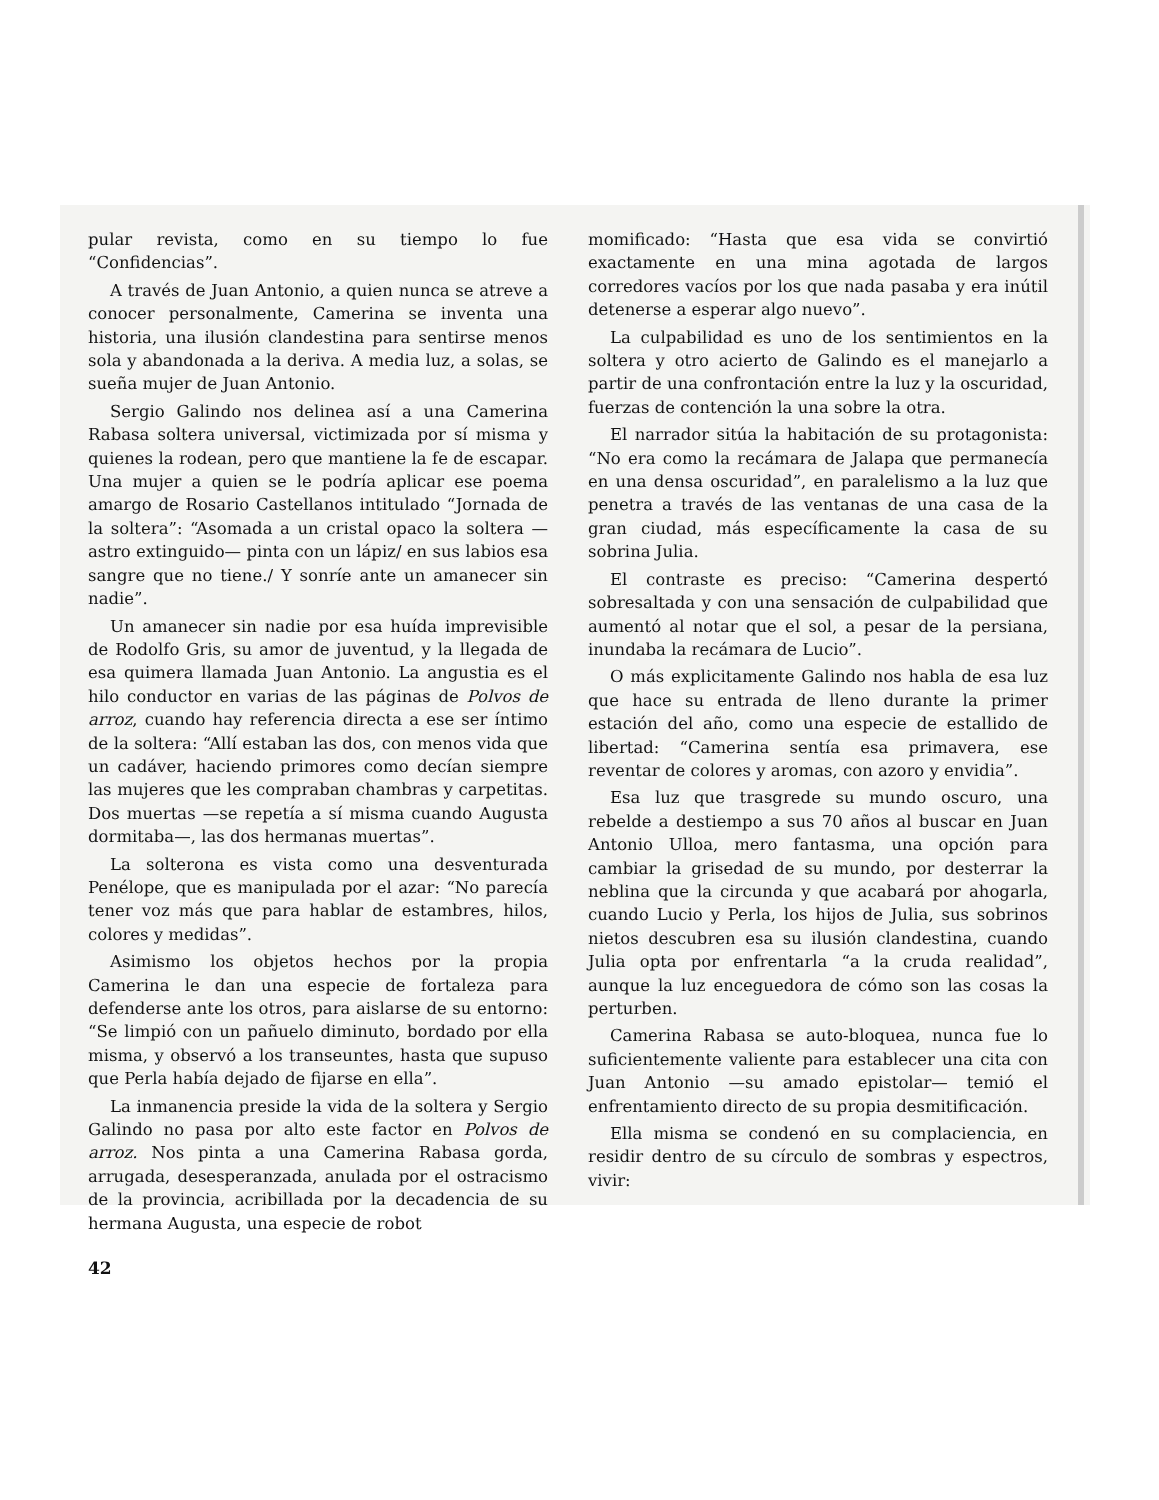pular revista, como en su tiempo lo fue “Confidencias”.
A través de Juan Antonio, a quien nunca se atreve a conocer personalmente, Camerina se inventa una historia, una ilusión clandestina para sentirse menos sola y abandonada a la deriva. A media luz, a solas, se sueña mujer de Juan Antonio.
Sergio Galindo nos delinea así a una Camerina Rabasa soltera universal, victimizada por sí misma y quienes la rodean, pero que mantiene la fe de escapar. Una mujer a quien se le podría aplicar ese poema amargo de Rosario Castellanos intitulado “Jornada de la soltera”: “Asomada a un cristal opaco la soltera —astro extinguido— pinta con un lápiz/ en sus labios esa sangre que no tiene./ Y sonríe ante un amanecer sin nadie”.
Un amanecer sin nadie por esa huída imprevisible de Rodolfo Gris, su amor de juventud, y la llegada de esa quimera llamada Juan Antonio. La angustia es el hilo conductor en varias de las páginas de Polvos de arroz, cuando hay referencia directa a ese ser íntimo de la soltera: “Allí estaban las dos, con menos vida que un cadáver, haciendo primores como decían siempre las mujeres que les compraban chambras y carpetitas. Dos muertas —se repetía a sí misma cuando Augusta dormitaba—, las dos hermanas muertas”.
La solterona es vista como una desventurada Penélope, que es manipulada por el azar: “No parecía tener voz más que para hablar de estambres, hilos, colores y medidas”.
Asimismo los objetos hechos por la propia Camerina le dan una especie de fortaleza para defenderse ante los otros, para aislarse de su entorno: “Se limpió con un pañuelo diminuto, bordado por ella misma, y observó a los transeuntes, hasta que supuso que Perla había dejado de fijarse en ella”.
La inmanencia preside la vida de la soltera y Sergio Galindo no pasa por alto este factor en Polvos de arroz. Nos pinta a una Camerina Rabasa gorda, arrugada, desesperanzada, anulada por el ostracismo de la provincia, acribillada por la decadencia de su hermana Augusta, una especie de robot
42
momificado: “Hasta que esa vida se convirtió exactamente en una mina agotada de largos corredores vacíos por los que nada pasaba y era inútil detenerse a esperar algo nuevo”.
La culpabilidad es uno de los sentimientos en la soltera y otro acierto de Galindo es el manejarlo a partir de una confrontación entre la luz y la oscuridad, fuerzas de contención la una sobre la otra.
El narrador sitúa la habitación de su protagonista: “No era como la recámara de Jalapa que permanecía en una densa oscuridad”, en paralelismo a la luz que penetra a través de las ventanas de una casa de la gran ciudad, más específicamente la casa de su sobrina Julia.
El contraste es preciso: “Camerina despertó sobresaltada y con una sensación de culpabilidad que aumentó al notar que el sol, a pesar de la persiana, inundaba la recámara de Lucio”.
O más explicitamente Galindo nos habla de esa luz que hace su entrada de lleno durante la primer estación del año, como una especie de estallido de libertad: “Camerina sentía esa primavera, ese reventar de colores y aromas, con azoro y envidia”.
Esa luz que trasgrede su mundo oscuro, una rebelde a destiempo a sus 70 años al buscar en Juan Antonio Ulloa, mero fantasma, una opción para cambiar la grisedad de su mundo, por desterrar la neblina que la circunda y que acabará por ahogarla, cuando Lucio y Perla, los hijos de Julia, sus sobrinos nietos descubren esa su ilusión clandestina, cuando Julia opta por enfrentarla “a la cruda realidad”, aunque la luz enceguedora de cómo son las cosas la perturben.
Camerina Rabasa se auto-bloquea, nunca fue lo suficientemente valiente para establecer una cita con Juan Antonio —su amado epistolar— temió el enfrentamiento directo de su propia desmitificación.
Ella misma se condenó en su complaciencia, en residir dentro de su círculo de sombras y espectros, vivir: